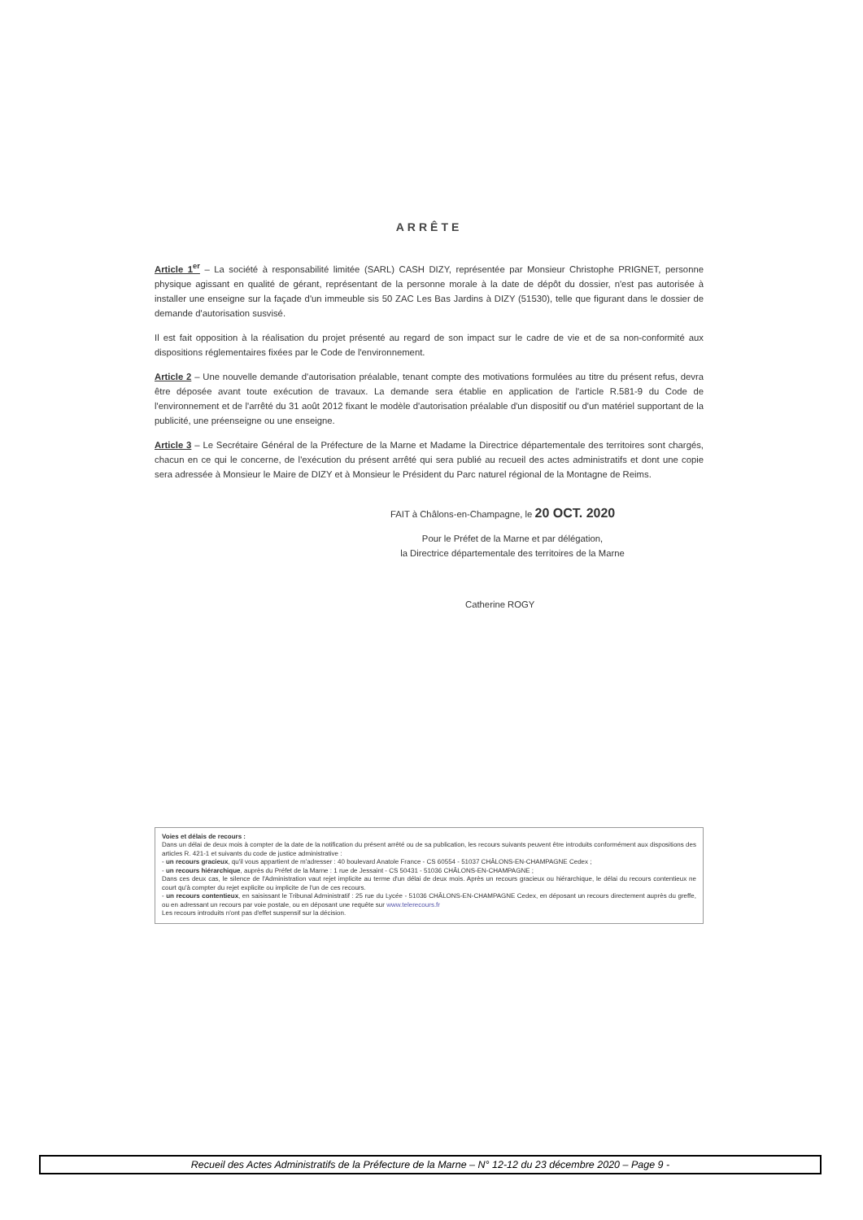ARRÊTE
Article 1<sup>er</sup> – La société à responsabilité limitée (SARL) CASH DIZY, représentée par Monsieur Christophe PRIGNET, personne physique agissant en qualité de gérant, représentant de la personne morale à la date de dépôt du dossier, n'est pas autorisée à installer une enseigne sur la façade d'un immeuble sis 50 ZAC Les Bas Jardins à DIZY (51530), telle que figurant dans le dossier de demande d'autorisation susvisé.
Il est fait opposition à la réalisation du projet présenté au regard de son impact sur le cadre de vie et de sa non-conformité aux dispositions réglementaires fixées par le Code de l'environnement.
Article 2 – Une nouvelle demande d'autorisation préalable, tenant compte des motivations formulées au titre du présent refus, devra être déposée avant toute exécution de travaux. La demande sera établie en application de l'article R.581-9 du Code de l'environnement et de l'arrêté du 31 août 2012 fixant le modèle d'autorisation préalable d'un dispositif ou d'un matériel supportant de la publicité, une préenseigne ou une enseigne.
Article 3 – Le Secrétaire Général de la Préfecture de la Marne et Madame la Directrice départementale des territoires sont chargés, chacun en ce qui le concerne, de l'exécution du présent arrêté qui sera publié au recueil des actes administratifs et dont une copie sera adressée à Monsieur le Maire de DIZY et à Monsieur le Président du Parc naturel régional de la Montagne de Reims.
FAIT à Châlons-en-Champagne, le 20 OCT. 2020
Pour le Préfet de la Marne et par délégation,
la Directrice départementale des territoires de la Marne
Catherine ROGY
Voies et délais de recours :
Dans un délai de deux mois à compter de la date de la notification du présent arrêté ou de sa publication, les recours suivants peuvent être introduits conformément aux dispositions des articles R. 421-1 et suivants du code de justice administrative :
- un recours gracieux, qu'il vous appartient de m'adresser : 40 boulevard Anatole France - CS 60554 - 51037 CHÂLONS-EN-CHAMPAGNE Cedex ;
- un recours hiérarchique, auprès du Préfet de la Marne : 1 rue de Jessaint - CS 50431 - 51036 CHÂLONS-EN-CHAMPAGNE ;
Dans ces deux cas, le silence de l'Administration vaut rejet implicite au terme d'un délai de deux mois. Après un recours gracieux ou hiérarchique, le délai du recours contentieux ne court qu'à compter du rejet explicite ou implicite de l'un de ces recours.
- un recours contentieux, en saisissant le Tribunal Administratif : 25 rue du Lycée - 51036 CHÂLONS-EN-CHAMPAGNE Cedex, en déposant un recours directement auprès du greffe, ou en adressant un recours par voie postale, ou en déposant une requête sur www.telerecours.fr
Les recours introduits n'ont pas d'effet suspensif sur la décision.
Recueil des Actes Administratifs de la Préfecture de la Marne – N° 12-12 du 23 décembre 2020 – Page 9 -